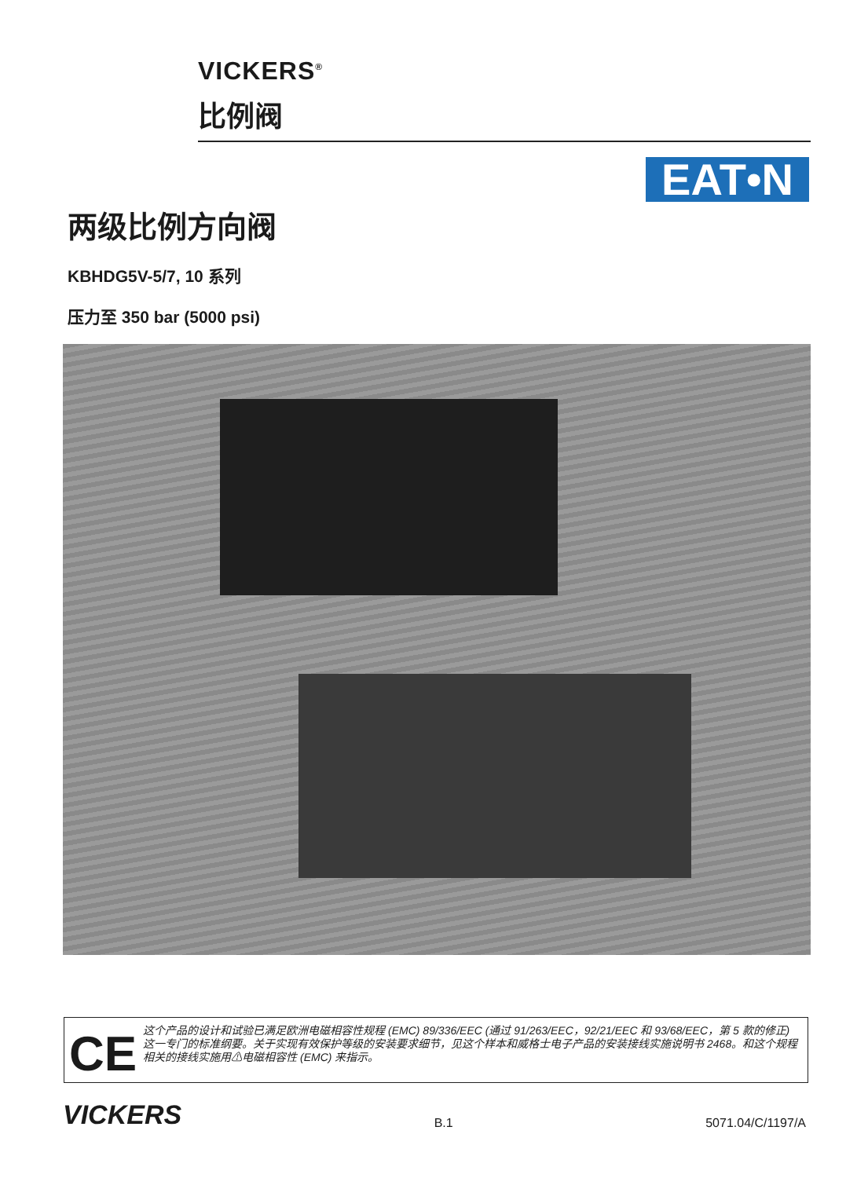VICKERS<sup>®</sup>
比例阀
EAT•N
两级比例方向阀
KBHDG5V-5/7, 10 系列
压力至 350 bar (5000 psi)
CE
这个产品的设计和试验已满足欧洲电磁相容性规程 (EMC) 89/336/EEC (通过 91/263/EEC，92/21/EEC 和 93/68/EEC，第 5 款的修正) 这一专门的标准纲要。关于实现有效保护等级的安装要求细节，见这个样本和威格士电子产品的安装接线实施说明书 2468。和这个规程相关的接线实施用⚠电磁相容性 (EMC) 来指示。
VICKERS
B.1
5071.04/C/1197/A